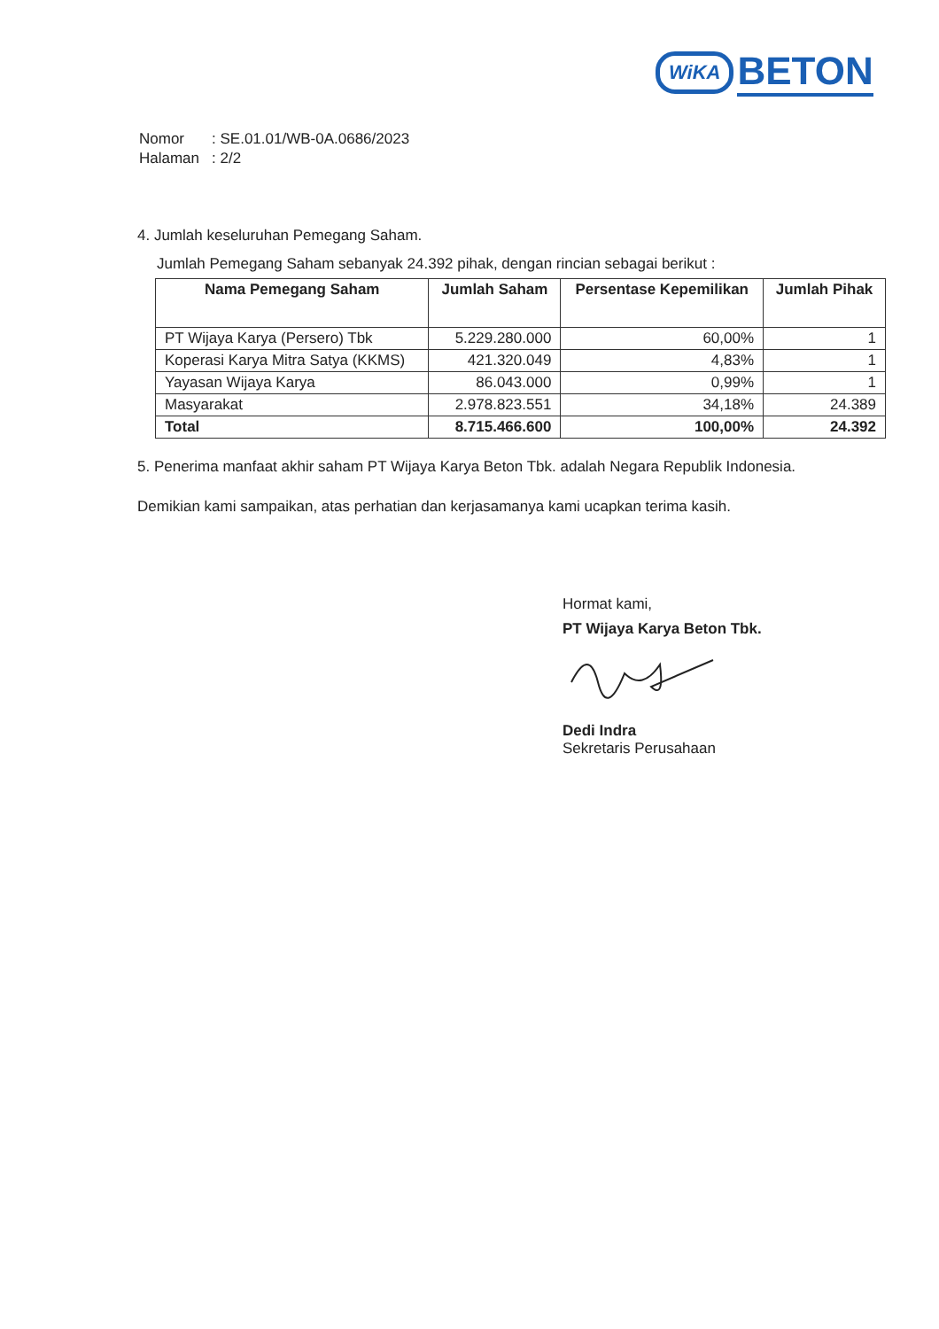WiKA BETON
| Nomor | : SE.01.01/WB-0A.0686/2023 |
| Halaman | : 2/2 |
4. Jumlah keseluruhan Pemegang Saham.
Jumlah Pemegang Saham sebanyak 24.392 pihak, dengan rincian sebagai berikut :
| Nama Pemegang Saham | Jumlah Saham | Persentase Kepemilikan | Jumlah Pihak |
| --- | --- | --- | --- |
| PT Wijaya Karya (Persero) Tbk | 5.229.280.000 | 60,00% | 1 |
| Koperasi Karya Mitra Satya (KKMS) | 421.320.049 | 4,83% | 1 |
| Yayasan Wijaya Karya | 86.043.000 | 0,99% | 1 |
| Masyarakat | 2.978.823.551 | 34,18% | 24.389 |
| Total | 8.715.466.600 | 100,00% | 24.392 |
5. Penerima manfaat akhir saham PT Wijaya Karya Beton Tbk. adalah Negara Republik Indonesia.
Demikian kami sampaikan, atas perhatian dan kerjasamanya kami ucapkan terima kasih.
Hormat kami,
PT Wijaya Karya Beton Tbk.
Dedi Indra
Sekretaris Perusahaan